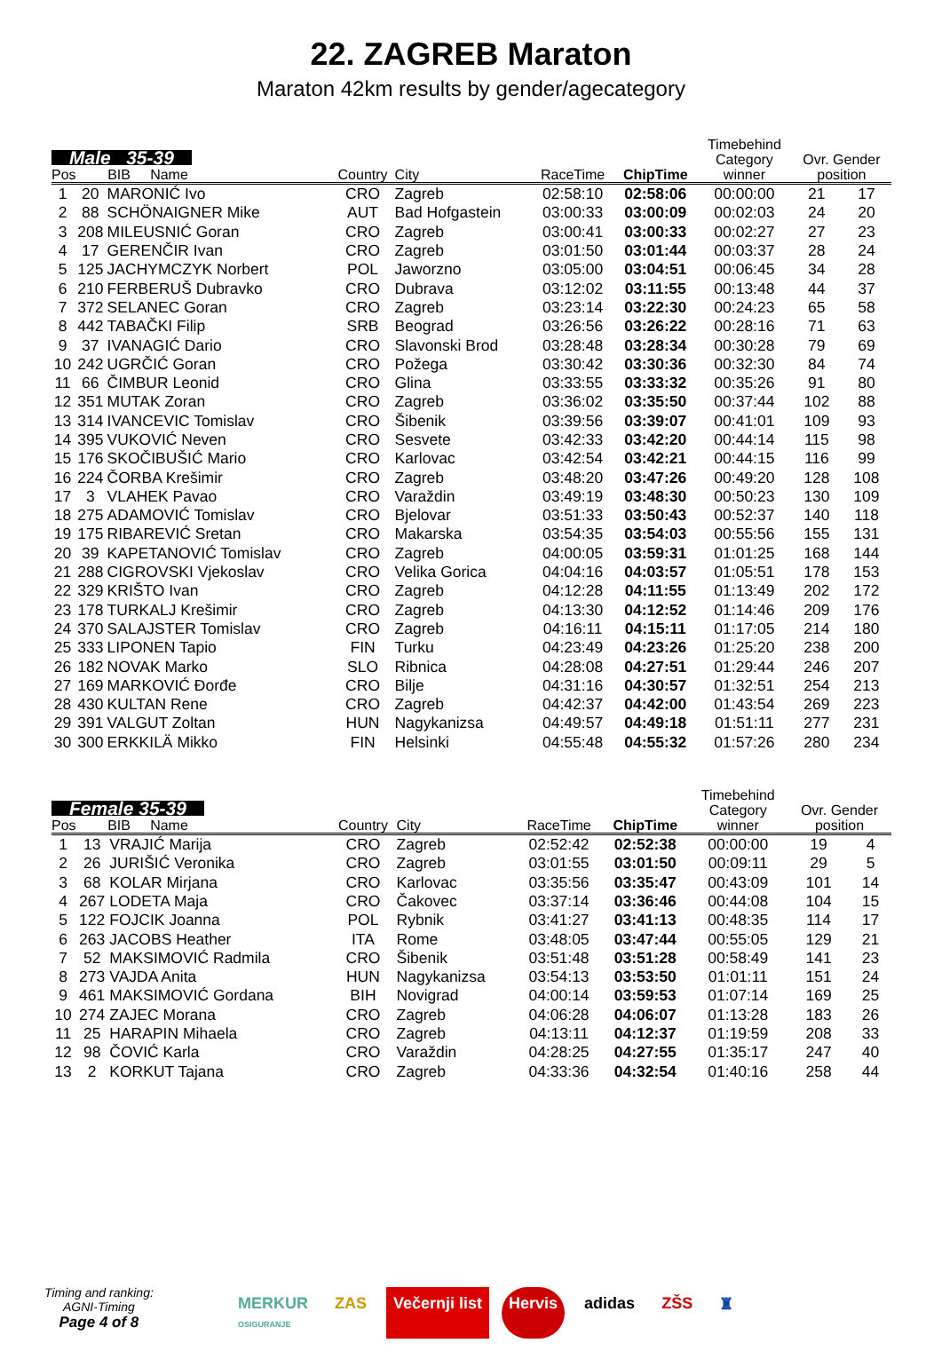22. ZAGREB Maraton
Maraton 42km results by gender/agecategory
| Male 35-39 Pos BIB Name | | | Country | City | RaceTime | ChipTime | Timebehind Category winner | Ovr. Gender position | |
| --- | --- | --- | --- | --- | --- | --- | --- | --- | --- |
| 1 | 20 | MARONIĆ Ivo | CRO | Zagreb | 02:58:10 | 02:58:06 | 00:00:00 | 21 | 17 |
| 2 | 88 | SCHÖNAIGNER Mike | AUT | Bad Hofgastein | 03:00:33 | 03:00:09 | 00:02:03 | 24 | 20 |
| 3 | 208 | MILEUSNIĆ Goran | CRO | Zagreb | 03:00:41 | 03:00:33 | 00:02:27 | 27 | 23 |
| 4 | 17 | GERENČIR Ivan | CRO | Zagreb | 03:01:50 | 03:01:44 | 00:03:37 | 28 | 24 |
| 5 | 125 | JACHYMCZYK Norbert | POL | Jaworzno | 03:05:00 | 03:04:51 | 00:06:45 | 34 | 28 |
| 6 | 210 | FERBERUŠ Dubravko | CRO | Dubrava | 03:12:02 | 03:11:55 | 00:13:48 | 44 | 37 |
| 7 | 372 | SELANEC Goran | CRO | Zagreb | 03:23:14 | 03:22:30 | 00:24:23 | 65 | 58 |
| 8 | 442 | TABAČKI Filip | SRB | Beograd | 03:26:56 | 03:26:22 | 00:28:16 | 71 | 63 |
| 9 | 37 | IVANAGIĆ Dario | CRO | Slavonski Brod | 03:28:48 | 03:28:34 | 00:30:28 | 79 | 69 |
| 10 | 242 | UGRČIĆ Goran | CRO | Požega | 03:30:42 | 03:30:36 | 00:32:30 | 84 | 74 |
| 11 | 66 | ČIMBUR Leonid | CRO | Glina | 03:33:55 | 03:33:32 | 00:35:26 | 91 | 80 |
| 12 | 351 | MUTAK Zoran | CRO | Zagreb | 03:36:02 | 03:35:50 | 00:37:44 | 102 | 88 |
| 13 | 314 | IVANCEVIC Tomislav | CRO | Šibenik | 03:39:56 | 03:39:07 | 00:41:01 | 109 | 93 |
| 14 | 395 | VUKOVIĆ Neven | CRO | Sesvete | 03:42:33 | 03:42:20 | 00:44:14 | 115 | 98 |
| 15 | 176 | SKOČIBUŠIĆ Mario | CRO | Karlovac | 03:42:54 | 03:42:21 | 00:44:15 | 116 | 99 |
| 16 | 224 | ČORBA Krešimir | CRO | Zagreb | 03:48:20 | 03:47:26 | 00:49:20 | 128 | 108 |
| 17 | 3 | VLAHEK Pavao | CRO | Varaždin | 03:49:19 | 03:48:30 | 00:50:23 | 130 | 109 |
| 18 | 275 | ADAMOVIĆ Tomislav | CRO | Bjelovar | 03:51:33 | 03:50:43 | 00:52:37 | 140 | 118 |
| 19 | 175 | RIBAREVIĆ Sretan | CRO | Makarska | 03:54:35 | 03:54:03 | 00:55:56 | 155 | 131 |
| 20 | 39 | KAPETANOVIĆ Tomislav | CRO | Zagreb | 04:00:05 | 03:59:31 | 01:01:25 | 168 | 144 |
| 21 | 288 | CIGROVSKI Vjekoslav | CRO | Velika Gorica | 04:04:16 | 04:03:57 | 01:05:51 | 178 | 153 |
| 22 | 329 | KRIŠTO Ivan | CRO | Zagreb | 04:12:28 | 04:11:55 | 01:13:49 | 202 | 172 |
| 23 | 178 | TURKALJ Krešimir | CRO | Zagreb | 04:13:30 | 04:12:52 | 01:14:46 | 209 | 176 |
| 24 | 370 | SALAJSTER Tomislav | CRO | Zagreb | 04:16:11 | 04:15:11 | 01:17:05 | 214 | 180 |
| 25 | 333 | LIPONEN Tapio | FIN | Turku | 04:23:49 | 04:23:26 | 01:25:20 | 238 | 200 |
| 26 | 182 | NOVAK Marko | SLO | Ribnica | 04:28:08 | 04:27:51 | 01:29:44 | 246 | 207 |
| 27 | 169 | MARKOVIĆ Đorđe | CRO | Bilje | 04:31:16 | 04:30:57 | 01:32:51 | 254 | 213 |
| 28 | 430 | KULTAN Rene | CRO | Zagreb | 04:42:37 | 04:42:00 | 01:43:54 | 269 | 223 |
| 29 | 391 | VALGUT Zoltan | HUN | Nagykanizsa | 04:49:57 | 04:49:18 | 01:51:11 | 277 | 231 |
| 30 | 300 | ERKKILÄ Mikko | FIN | Helsinki | 04:55:48 | 04:55:32 | 01:57:26 | 280 | 234 |
| Female 35-39 Pos BIB Name | | | Country | City | RaceTime | ChipTime | Timebehind Category winner | Ovr. Gender position | |
| --- | --- | --- | --- | --- | --- | --- | --- | --- | --- |
| 1 | 13 | VRAJIĆ Marija | CRO | Zagreb | 02:52:42 | 02:52:38 | 00:00:00 | 19 | 4 |
| 2 | 26 | JURIŠIĆ Veronika | CRO | Zagreb | 03:01:55 | 03:01:50 | 00:09:11 | 29 | 5 |
| 3 | 68 | KOLAR Mirjana | CRO | Karlovac | 03:35:56 | 03:35:47 | 00:43:09 | 101 | 14 |
| 4 | 267 | LODETA Maja | CRO | Čakovec | 03:37:14 | 03:36:46 | 00:44:08 | 104 | 15 |
| 5 | 122 | FOJCIK Joanna | POL | Rybnik | 03:41:27 | 03:41:13 | 00:48:35 | 114 | 17 |
| 6 | 263 | JACOBS Heather | ITA | Rome | 03:48:05 | 03:47:44 | 00:55:05 | 129 | 21 |
| 7 | 52 | MAKSIMOVIĆ Radmila | CRO | Šibenik | 03:51:48 | 03:51:28 | 00:58:49 | 141 | 23 |
| 8 | 273 | VAJDA Anita | HUN | Nagykanizsa | 03:54:13 | 03:53:50 | 01:01:11 | 151 | 24 |
| 9 | 461 | MAKSIMOVIĆ Gordana | BIH | Novigrad | 04:00:14 | 03:59:53 | 01:07:14 | 169 | 25 |
| 10 | 274 | ZAJEC Morana | CRO | Zagreb | 04:06:28 | 04:06:07 | 01:13:28 | 183 | 26 |
| 11 | 25 | HARAPIN Mihaela | CRO | Zagreb | 04:13:11 | 04:12:37 | 01:19:59 | 208 | 33 |
| 12 | 98 | ČOVIĆ Karla | CRO | Varaždin | 04:28:25 | 04:27:55 | 01:35:17 | 247 | 40 |
| 13 | 2 | KORKUT Tajana | CRO | Zagreb | 04:33:36 | 04:32:54 | 01:40:16 | 258 | 44 |
Timing and ranking:
AGNI-Timing
Page 4 of 8
MERKUR
OSIGURANJE ZAS Večernji list Hervis adidas ZŠS ♜